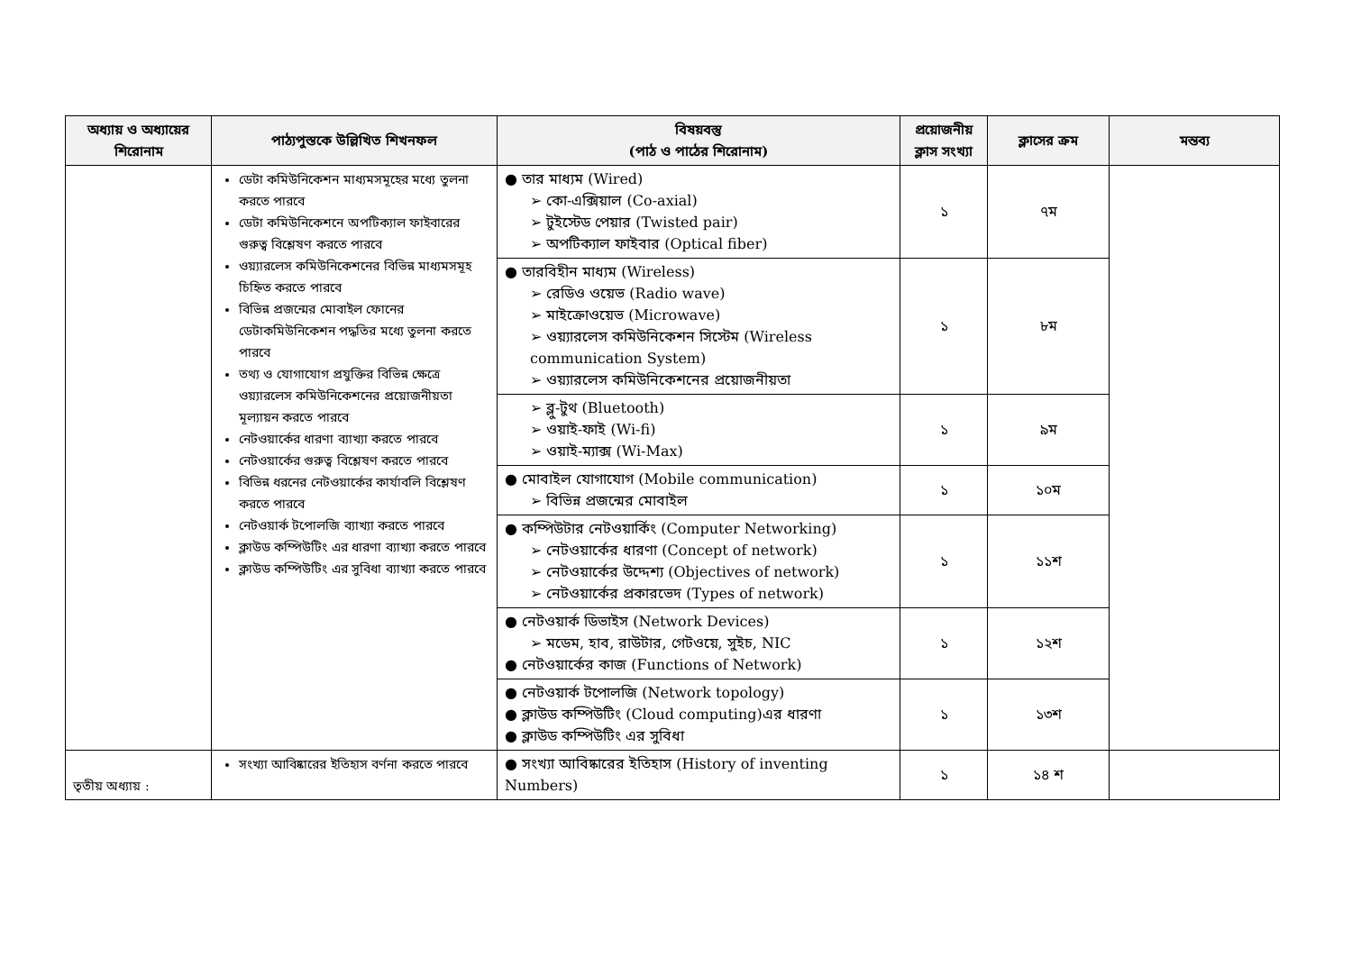| অধ্যায় ও অধ্যায়ের শিরোনাম | পাঠ্যপুস্তকে উল্লিখিত শিখনফল | বিষয়বস্তু (পাঠ ও পাঠের শিরোনাম) | প্রয়োজনীয় ক্লাস সংখ্যা | ক্লাসের ক্রম | মন্তব্য |
| --- | --- | --- | --- | --- | --- |
| | ডেটা কমিউনিকেশন মাধ্যমসমূহের মধ্যে তুলনা করতে পারবে ডেটা কমিউনিকেশনে অপটিক্যাল ফাইবারের গুরুত্ব বিশ্লেষণ করতে পারবে ওয়্যারলেস কমিউনিকেশনের বিভিন্ন মাধ্যমসমূহ চিহ্নিত করতে পারবে বিভিন্ন প্রজন্মের মোবাইল ফোনের ডেটাকমিউনিকেশন পদ্ধতির মধ্যে তুলনা করতে পারবে তথ্য ও যোগাযোগ প্রযুক্তির বিভিন্ন ক্ষেত্রে ওয়্যারলেস কমিউনিকেশনের প্রয়োজনীয়তা মূল্যায়ন করতে পারবে নেটওয়ার্কের ধারণা ব্যাখ্যা করতে পারবে নেটওয়ার্কের গুরুত্ব বিশ্লেষণ করতে পারবে বিভিন্ন ধরনের নেটওয়ার্কের কার্যাবলি বিশ্লেষণ করতে পারবে নেটওয়ার্ক টপোলজি ব্যাখ্যা করতে পারবে ক্লাউড কম্পিউটিং এর ধারণা ব্যাখ্যা করতে পারবে ক্লাউড কম্পিউটিং এর সুবিধা ব্যাখ্যা করতে পারবে | ● তার মাধ্যম (Wired) ➢ কো-এক্সিয়াল (Co-axial) ➢ টুইস্টেড পেয়ার (Twisted pair) ➢ অপটিক্যাল ফাইবার (Optical fiber) | ১ | ৭ম | |
| | | ● তারবিহীন মাধ্যম (Wireless) ➢ রেডিও ওয়েভ (Radio wave) ➢ মাইক্রোওয়েভ (Microwave) ➢ ওয়্যারলেস কমিউনিকেশন সিস্টেম (Wireless communication System) ➢ ওয়্যারলেস কমিউনিকেশনের প্রয়োজনীয়তা | ১ | ৮ম | |
| | | ➢ ব্লু-টুথ (Bluetooth) ➢ ওয়াই-ফাই (Wi-fi) ➢ ওয়াই-ম্যাক্স (Wi-Max) | ১ | ৯ম | |
| | | ● মোবাইল যোগাযোগ (Mobile communication) ➢ বিভিন্ন প্রজন্মের মোবাইল | ১ | ১০ম | |
| | | ● কম্পিউটার নেটওয়ার্কিং (Computer Networking) ➢ নেটওয়ার্কের ধারণা (Concept of network) ➢ নেটওয়ার্কের উদ্দেশ্য (Objectives of network) ➢ নেটওয়ার্কের প্রকারভেদ (Types of network) | ১ | ১১শ | |
| | | ● নেটওয়ার্ক ডিভাইস (Network Devices) ➢ মডেম, হাব, রাউটার, গেটওয়ে, সুইচ, NIC ● নেটওয়ার্কের কাজ (Functions of Network) | ১ | ১২শ | |
| | | ● নেটওয়ার্ক টপোলজি (Network topology) ● ক্লাউড কম্পিউটিং (Cloud computing)এর ধারণা ● ক্লাউড কম্পিউটিং এর সুবিধা | ১ | ১৩শ | |
| তৃতীয় অধ্যায় : | সংখ্যা আবিষ্কারের ইতিহাস বর্ণনা করতে পারবে | ● সংখ্যা আবিষ্কারের ইতিহাস (History of inventing Numbers) | ১ | ১৪ শ | |